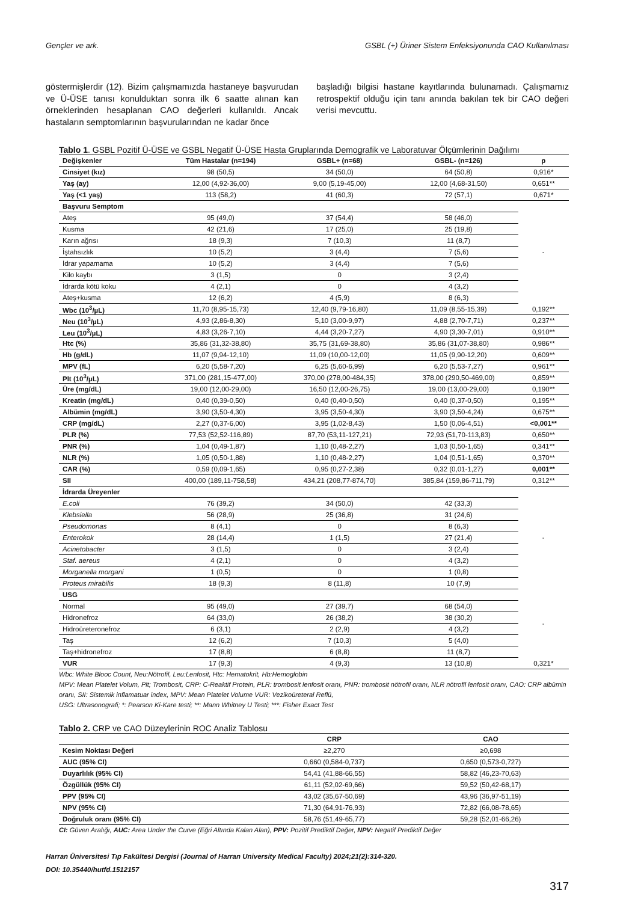Gençler ve ark. GSBL (+) Üriner Sistem Enfeksiyonunda CAO Kullanılması
göstermişlerdir (12). Bizim çalışmamızda hastaneye başvurudan ve Ü-ÜSE tanısı konulduktan sonra ilk 6 saatte alınan kan örneklerinden hesaplanan CAO değerleri kullanıldı. Ancak hastaların semptomlarının başvurularından ne kadar önce
başladığı bilgisi hastane kayıtlarında bulunamadı. Çalışmamız retrospektif olduğu için tanı anında bakılan tek bir CAO değeri verisi mevcuttu.
Tablo 1. GSBL Pozitif Ü-ÜSE ve GSBL Negatif Ü-ÜSE Hasta Gruplarında Demografik ve Laboratuvar Ölçümlerinin Dağılımı
| Değişkenler | Tüm Hastalar (n=194) | GSBL+ (n=68) | GSBL- (n=126) | p |
| --- | --- | --- | --- | --- |
| Cinsiyet (kız) | 98 (50,5) | 34 (50,0) | 64 (50,8) | 0,916* |
| Yaş (ay) | 12,00 (4,92-36,00) | 9,00 (5,19-45,00) | 12,00 (4,68-31,50) | 0,651** |
| Yaş (<1 yaş) | 113 (58,2) | 41 (60,3) | 72 (57,1) | 0,671* |
| Başvuru Semptom | | | | - |
| Ateş | 95 (49,0) | 37 (54,4) | 58 (46,0) | |
| Kusma | 42 (21,6) | 17 (25,0) | 25 (19,8) | |
| Karın ağrısı | 18 (9,3) | 7 (10,3) | 11 (8,7) | |
| İştahsızlık | 10 (5,2) | 3 (4,4) | 7 (5,6) | |
| İdrar yapamama | 10 (5,2) | 3 (4,4) | 7 (5,6) | |
| Kilo kaybı | 3 (1,5) | 0 | 3 (2,4) | |
| İdrarda kötü koku | 4 (2,1) | 0 | 4 (3,2) | |
| Ateş+kusma | 12 (6,2) | 4 (5,9) | 8 (6,3) | |
| Wbc (10<sup>3</sup>/µL) | 11,70 (8,95-15,73) | 12,40 (9,79-16,80) | 11,09 (8,55-15,39) | 0,192** |
| Neu (10<sup>3</sup>/µL) | 4,93 (2,86-8,30) | 5,10 (3,00-9,97) | 4,88 (2,70-7,71) | 0,237** |
| Leu (10<sup>3</sup>/µL) | 4,83 (3,26-7,10) | 4,44 (3,20-7,27) | 4,90 (3,30-7,01) | 0,910** |
| Htc (%) | 35,86 (31,32-38,80) | 35,75 (31,69-38,80) | 35,86 (31,07-38,80) | 0,986** |
| Hb (g/dL) | 11,07 (9,94-12,10) | 11,09 (10,00-12,00) | 11,05 (9,90-12,20) | 0,609** |
| MPV (fL) | 6,20 (5,58-7,20) | 6,25 (5,60-6,99) | 6,20 (5,53-7,27) | 0,961** |
| Plt (10<sup>3</sup>/µL) | 371,00 (281,15-477,00) | 370,00 (278,00-484,35) | 378,00 (290,50-469,00) | 0,859** |
| Üre (mg/dL) | 19,00 (12,00-29,00) | 16,50 (12,00-26,75) | 19,00 (13,00-29,00) | 0,190** |
| Kreatin (mg/dL) | 0,40 (0,39-0,50) | 0,40 (0,40-0,50) | 0,40 (0,37-0,50) | 0,195** |
| Albümin (mg/dL) | 3,90 (3,50-4,30) | 3,95 (3,50-4,30) | 3,90 (3,50-4,24) | 0,675** |
| CRP (mg/dL) | 2,27 (0,37-6,00) | 3,95 (1,02-8,43) | 1,50 (0,06-4,51) | <0,001** |
| PLR (%) | 77,53 (52,52-116,89) | 87,70 (53,11-127,21) | 72,93 (51,70-113,83) | 0,650** |
| PNR (%) | 1,04 (0,49-1,87) | 1,10 (0,48-2,27) | 1,03 (0,50-1,65) | 0,341** |
| NLR (%) | 1,05 (0,50-1,88) | 1,10 (0,48-2,27) | 1,04 (0,51-1,65) | 0,370** |
| CAR (%) | 0,59 (0,09-1,65) | 0,95 (0,27-2,38) | 0,32 (0,01-1,27) | 0,001** |
| SII | 400,00 (189,11-758,58) | 434,21 (208,77-874,70) | 385,84 (159,86-711,79) | 0,312** |
| İdrarda Üreyenler | | | | - |
| E.coli | 76 (39,2) | 34 (50,0) | 42 (33,3) | |
| Klebsiella | 56 (28,9) | 25 (36,8) | 31 (24,6) | |
| Pseudomonas | 8 (4,1) | 0 | 8 (6,3) | |
| Enterokok | 28 (14,4) | 1 (1,5) | 27 (21,4) | |
| Acinetobacter | 3 (1,5) | 0 | 3 (2,4) | |
| Staf. aereus | 4 (2,1) | 0 | 4 (3,2) | |
| Morganella morgani | 1 (0,5) | 0 | 1 (0,8) | |
| Proteus mirabilis | 18 (9,3) | 8 (11,8) | 10 (7,9) | |
| USG | | | | - |
| Normal | 95 (49,0) | 27 (39,7) | 68 (54,0) | |
| Hidronefroz | 64 (33,0) | 26 (38,2) | 38 (30,2) | |
| Hidroüreteronefroz | 6 (3,1) | 2 (2,9) | 4 (3,2) | |
| Taş | 12 (6,2) | 7 (10,3) | 5 (4,0) | |
| Taş+hidronefroz | 17 (8,8) | 6 (8,8) | 11 (8,7) | |
| VUR | 17 (9,3) | 4 (9,3) | 13 (10,8) | 0,321* |
Wbc: White Blooc Count, Neu:Nötrofil, Leu:Lenfosit, Htc: Hematokrit, Hb:Hemoglobin
MPV: Mean Platelet Volum, Plt; Trombosit, CRP: C-Reaktif Protein, PLR: trombosit lenfosit oranı, PNR: trombosit nötrofil oranı, NLR nötrofil lenfosit oranı, CAO: CRP albümin oranı, SII: Sistemik inflamatuar index, MPV: Mean Platelet Volume VUR: Vezikoüreteral Reflü,
USG: Ultrasonografi; *: Pearson Ki-Kare testi; **: Mann Whitney U Testi; ***: Fisher Exact Test
Tablo 2. CRP ve CAO Düzeylerinin ROC Analiz Tablosu
| | CRP | CAO |
| --- | --- | --- |
| Kesim Noktası Değeri | ≥2,270 | ≥0,698 |
| AUC (95% CI) | 0,660 (0,584-0,737) | 0,650 (0,573-0,727) |
| Duyarlılık (95% CI) | 54,41 (41,88-66,55) | 58,82 (46,23-70,63) |
| Özgüllük (95% CI) | 61,11 (52,02-69,66) | 59,52 (50,42-68,17) |
| PPV (95% CI) | 43,02 (35,67-50,69) | 43,96 (36,97-51,19) |
| NPV (95% CI) | 71,30 (64,91-76,93) | 72,82 (66,08-78,65) |
| Doğruluk oranı (95% CI) | 58,76 (51,49-65,77) | 59,28 (52,01-66,26) |
CI: Güven Aralığı, AUC: Area Under the Curve (Eğri Altında Kalan Alan), PPV: Pozitif Prediktif Değer, NPV: Negatif Prediktif Değer
Harran Üniversitesi Tıp Fakültesi Dergisi (Journal of Harran University Medical Faculty) 2024;21(2):314-320.
DOI: 10.35440/hutfd.1512157
317